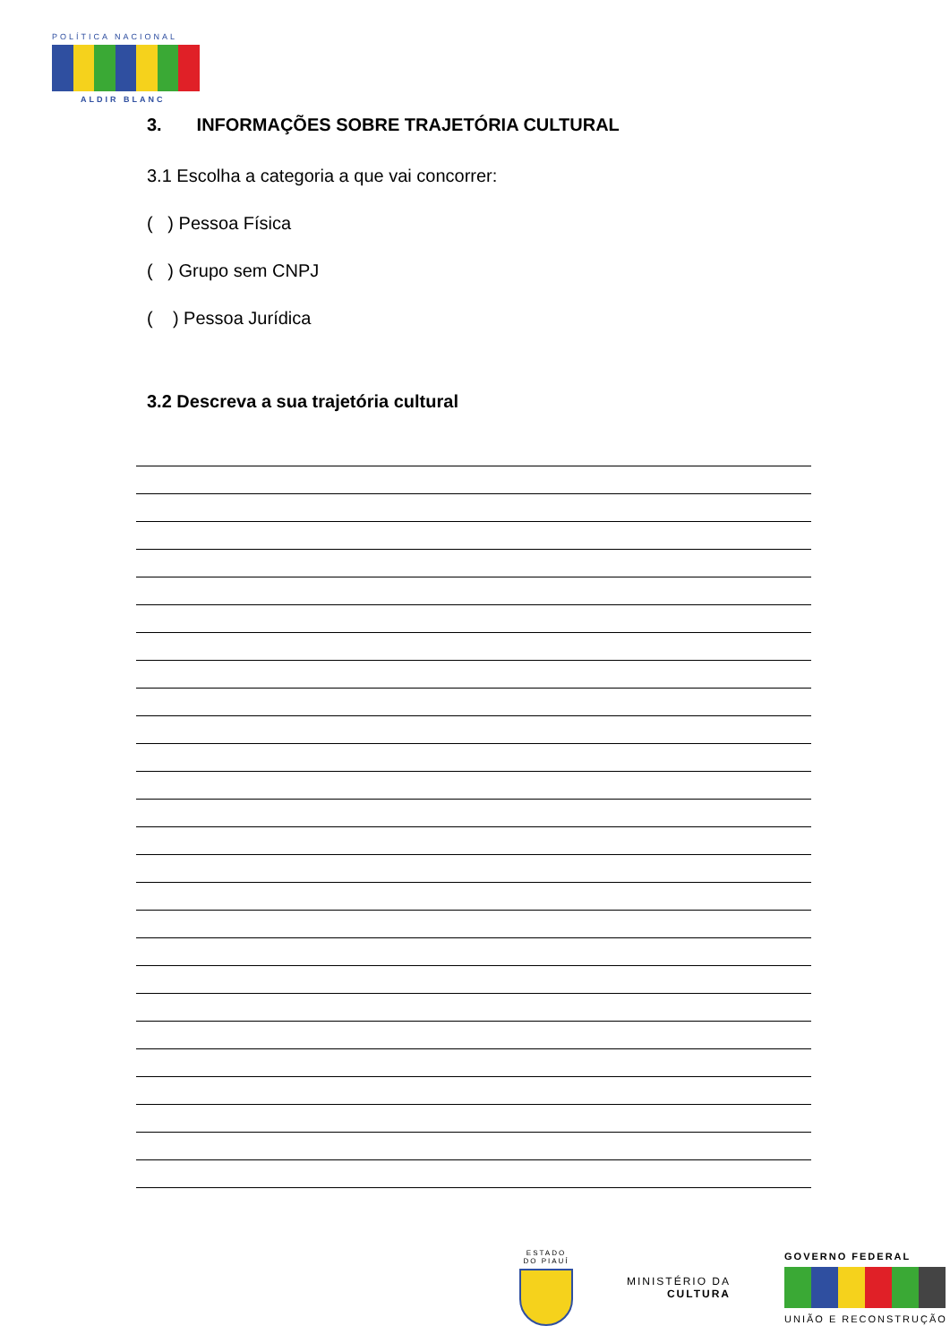POLÍTICA NACIONAL
ALDIR BLANC
3. INFORMAÇÕES SOBRE TRAJETÓRIA CULTURAL
3.1 Escolha a categoria a que vai concorrer:
( ) Pessoa Física
( ) Grupo sem CNPJ
( ) Pessoa Jurídica
3.2 Descreva a sua trajetória cultural
ESTADO DO PIAUÍ
MINISTÉRIO DA
CULTURA
GOVERNO FEDERAL
UNIÃO E RECONSTRUÇÃO